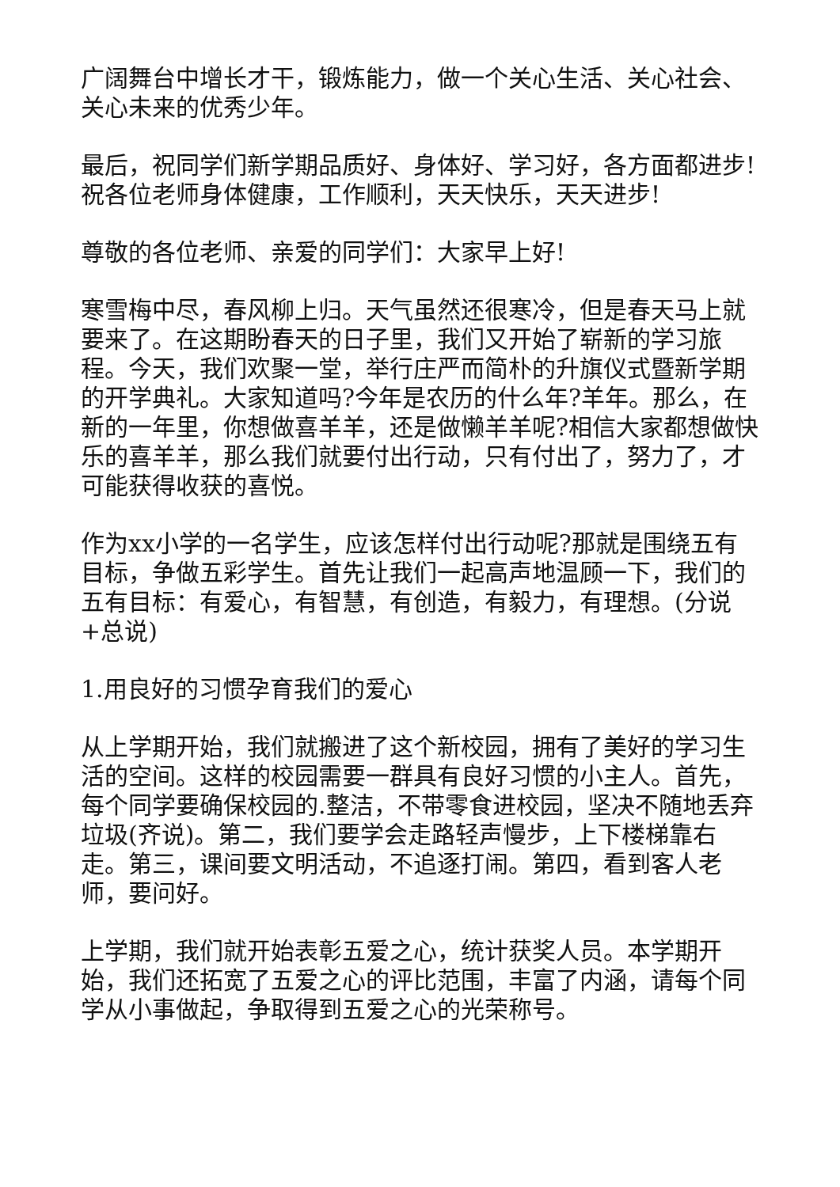广阔舞台中增长才干，锻炼能力，做一个关心生活、关心社会、关心未来的优秀少年。
最后，祝同学们新学期品质好、身体好、学习好，各方面都进步!祝各位老师身体健康，工作顺利，天天快乐，天天进步!
尊敬的各位老师、亲爱的同学们：大家早上好!
寒雪梅中尽，春风柳上归。天气虽然还很寒冷，但是春天马上就要来了。在这期盼春天的日子里，我们又开始了崭新的学习旅程。今天，我们欢聚一堂，举行庄严而简朴的升旗仪式暨新学期的开学典礼。大家知道吗?今年是农历的什么年?羊年。那么，在新的一年里，你想做喜羊羊，还是做懒羊羊呢?相信大家都想做快乐的喜羊羊，那么我们就要付出行动，只有付出了，努力了，才可能获得收获的喜悦。
作为xx小学的一名学生，应该怎样付出行动呢?那就是围绕五有目标，争做五彩学生。首先让我们一起高声地温顾一下，我们的五有目标：有爱心，有智慧，有创造，有毅力，有理想。(分说+总说)
1.用良好的习惯孕育我们的爱心
从上学期开始，我们就搬进了这个新校园，拥有了美好的学习生活的空间。这样的校园需要一群具有良好习惯的小主人。首先，每个同学要确保校园的.整洁，不带零食进校园，坚决不随地丢弃垃圾(齐说)。第二，我们要学会走路轻声慢步，上下楼梯靠右走。第三，课间要文明活动，不追逐打闹。第四，看到客人老师，要问好。
上学期，我们就开始表彰五爱之心，统计获奖人员。本学期开始，我们还拓宽了五爱之心的评比范围，丰富了内涵，请每个同学从小事做起，争取得到五爱之心的光荣称号。